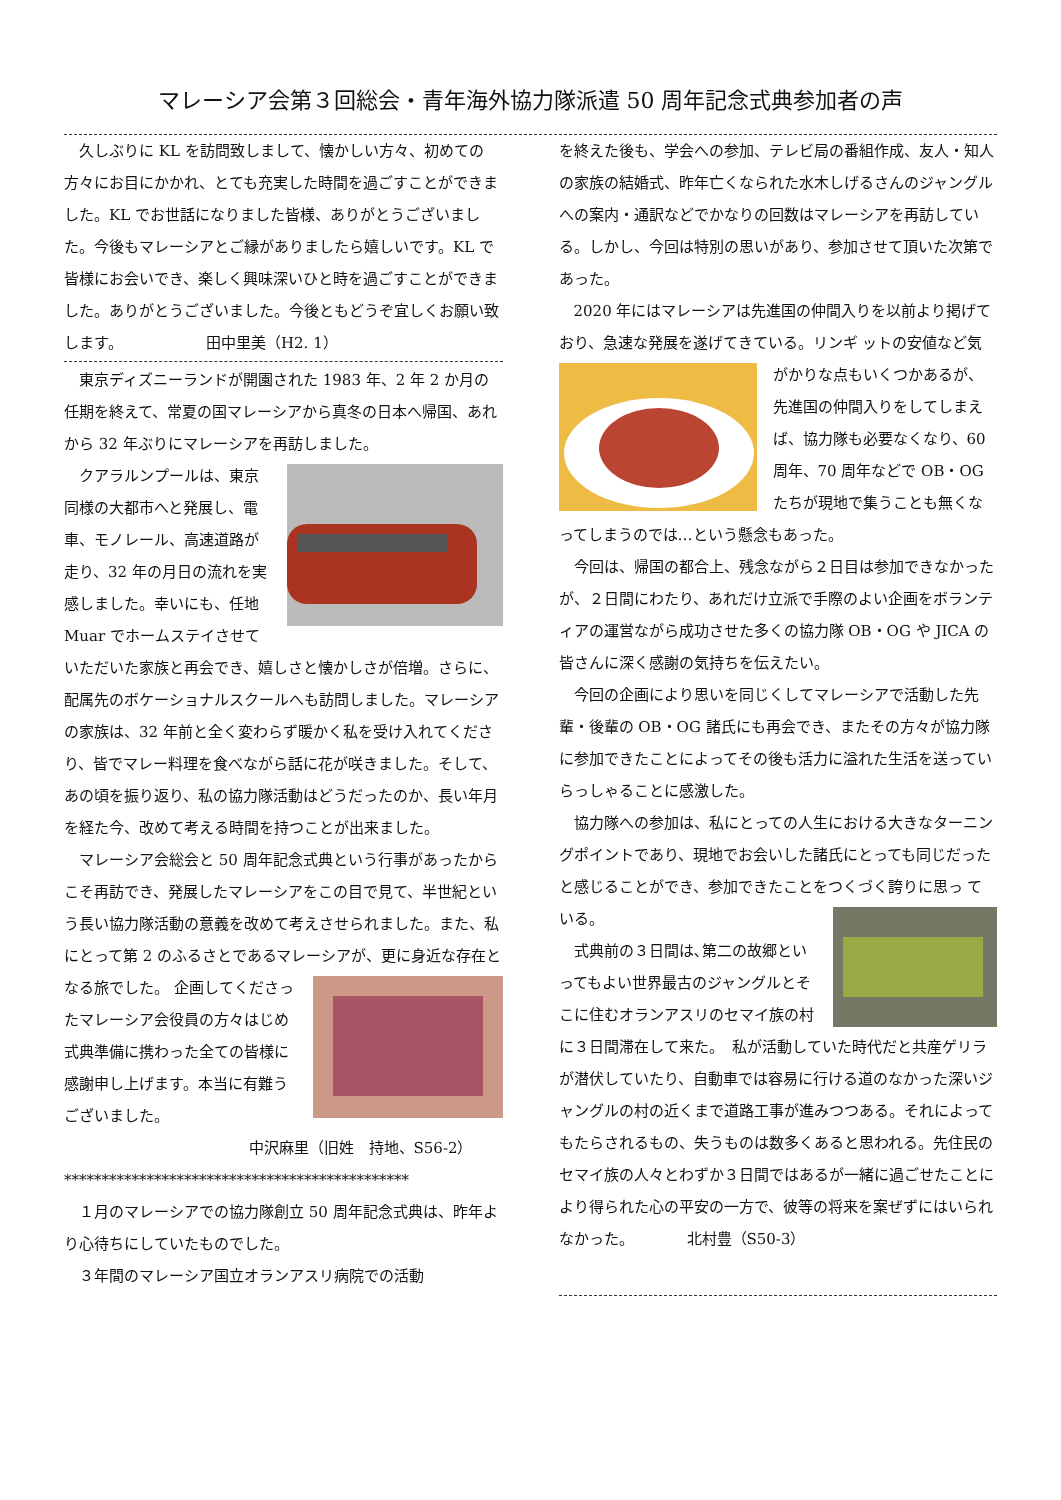マレーシア会第３回総会・青年海外協力隊派遣 50 周年記念式典参加者の声
久しぶりに KL を訪問致しまして、懐かしい方々、初めての方々にお目にかかれ、とても充実した時間を過ごすことができました。KL でお世話になりました皆様、ありがとうございました。今後もマレーシアとご縁がありましたら嬉しいです。KL で皆様にお会いでき、楽しく興味深いひと時を過ごすことができました。ありがとうございました。今後ともどうぞ宜しくお願い致します。　　　　　　田中里美（H2. 1）
東京ディズニーランドが開園された 1983 年、2 年 2 か月の任期を終えて、常夏の国マレーシアから真冬の日本へ帰国、あれから 32 年ぶりにマレーシアを再訪しました。
クアラルンプールは、東京同様の大都市へと発展し、電車、モノレール、高速道路が走り、32 年の月日の流れを実感しました。幸いにも、任地 Muar でホームステイさせていただいた家族と再会でき、嬉しさと懐かしさが倍増。さらに、配属先のボケーショナルスクールへも訪問しました。マレーシアの家族は、32 年前と全く変わらず暖かく私を受け入れてくださり、皆でマレー料理を食べながら話に花が咲きました。そして、あの頃を振り返り、私の協力隊活動はどうだったのか、長い年月を経た今、改めて考える時間を持つことが出来ました。
マレーシア会総会と 50 周年記念式典という行事があったからこそ再訪でき、発展したマレーシアをこの目で見て、半世紀という長い協力隊活動の意義を改めて考えさせられました。また、私にとって第 2 のふるさとであるマレーシアが、更に身近な存在となる旅でした。 企画してくださったマレーシア会役員の方々はじめ式典準備に携わった全ての皆様に感謝申し上げます。本当に有難うございました。
中沢麻里（旧姓　持地、S56-2）
**********************************************
１月のマレーシアでの協力隊創立 50 周年記念式典は、昨年より心待ちにしていたものでした。
３年間のマレーシア国立オランアスリ病院での活動
を終えた後も、学会への参加、テレビ局の番組作成、友人・知人の家族の結婚式、昨年亡くなられた水木しげるさんのジャングルへの案内・通訳などでかなりの回数はマレーシアを再訪している。しかし、今回は特別の思いがあり、参加させて頂いた次第であった。
2020 年にはマレーシアは先進国の仲間入りを以前より掲げており、急速な発展を遂げてきている。リンギ ットの安値など気がかりな点もいくつかあるが、先進国の仲間入りをしてしまえば、協力隊も必要なくなり、60 周年、70 周年などで OB・OG たちが現地で集うことも無くなってしまうのでは…という懸念もあった。
今回は、帰国の都合上、残念ながら２日目は参加できなかったが、２日間にわたり、あれだけ立派で手際のよい企画をボランティアの運営ながら成功させた多くの協力隊 OB・OG や JICA の皆さんに深く感謝の気持ちを伝えたい。
今回の企画により思いを同じくしてマレーシアで活動した先輩・後輩の OB・OG 諸氏にも再会でき、またその方々が協力隊に参加できたことによってその後も活力に溢れた生活を送っていらっしゃることに感激した。
協力隊への参加は、私にとっての人生における大きなターニングポイントであり、現地でお会いした諸氏にとっても同じだったと感じることができ、参加できたことをつくづく誇りに思っ ている。
式典前の３日間は､第二の故郷といってもよい世界最古のジャングルとそこに住むオランアスリのセマイ族の村に３日間滞在して来た。　私が活動していた時代だと共産ゲリラが潜伏していたり、自動車では容易に行ける道のなかった深いジャングルの村の近くまで道路工事が進みつつある。それによってもたらされるもの、失うものは数多くあると思われる。先住民のセマイ族の人々とわずか３日間ではあるが一緒に過ごせたことにより得られた心の平安の一方で、彼等の将来を案ぜずにはいられなかった。　　　　北村豊（S50-3）